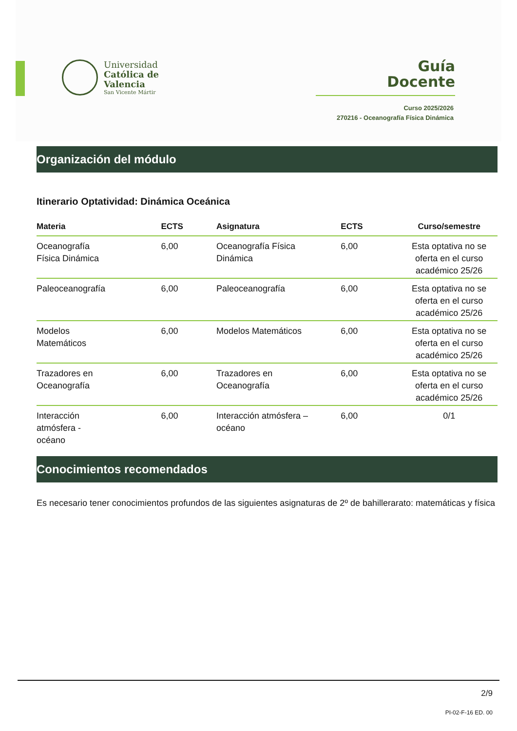Universidad
Católica de
Valencia
San Vicente Mártir
Guía
Docente
Curso 2025/2026
270216 - Oceanografía Física Dinámica
Organización del módulo
Itinerario Optatividad: Dinámica Oceánica
| Materia | ECTS | Asignatura | ECTS | Curso/semestre |
| --- | --- | --- | --- | --- |
| Oceanografía Física Dinámica | 6,00 | Oceanografía Física Dinámica | 6,00 | Esta optativa no se oferta en el curso académico 25/26 |
| Paleoceanografía | 6,00 | Paleoceanografía | 6,00 | Esta optativa no se oferta en el curso académico 25/26 |
| Modelos Matemáticos | 6,00 | Modelos Matemáticos | 6,00 | Esta optativa no se oferta en el curso académico 25/26 |
| Trazadores en Oceanografía | 6,00 | Trazadores en Oceanografía | 6,00 | Esta optativa no se oferta en el curso académico 25/26 |
| Interacción atmósfera - océano | 6,00 | Interacción atmósfera – océano | 6,00 | 0/1 |
Conocimientos recomendados
Es necesario tener conocimientos profundos de las siguientes asignaturas de 2º de bahillerarato: matemáticas y física
2/9
PI-02-F-16 ED. 00